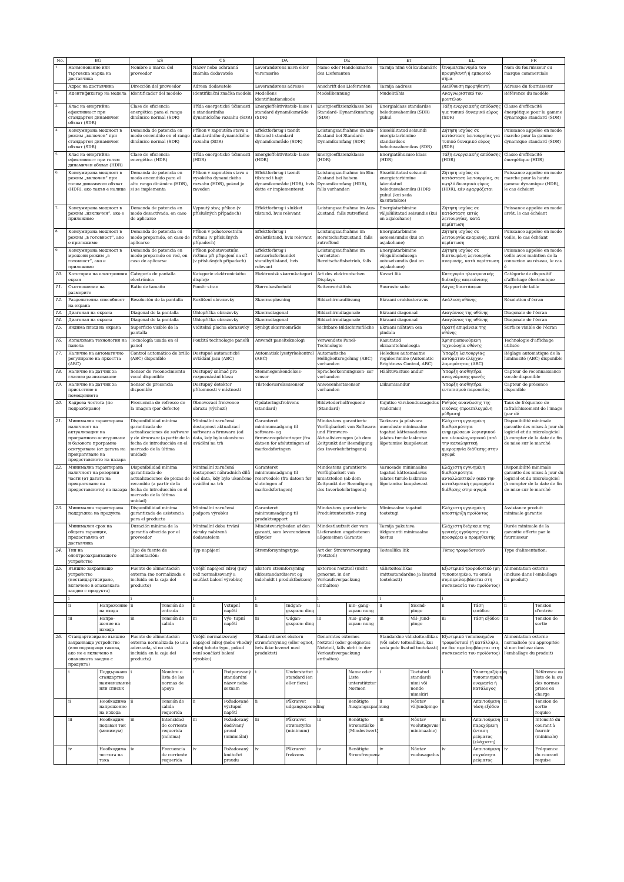| No. | BG | | ES | | CS | | DA | | DE | | ET | | EL | | FR | |
| --- | --- | --- | --- | --- | --- | --- | --- | --- | --- | --- | --- | --- | --- | --- | --- | --- |
| <sup>1.</sup> | Наименование или търговска марка на доставчика | | Nombre o marca del proveedor | | Název nebo ochranná známka dodavatele | | Leverandørens navn eller varemærke | | Name oder Handelsmarke des Lieferanten | | Tarnija nimi või kaubamärk | | Όνομα/επωνυμία του προμηθευτή ή εμπορικό σήμα | | Nom du fournisseur ou marque commerciale | |
| | Адрес на доставчика | | Dirección del proveedor | | Adresa dodavatele | | Leverandørens adresse | | Anschrift des Lieferanten | | Tarnija aadress | | Διεύθυνση προμηθευτή | | Adresse du fournisseur | |
| <sup>2.</sup> | Идентификатор на модела | | Identificador del modelo | | Identifikační značka modelu | | Modellens identifikationskode | | Modellkennung | | Mudelitähis | | Αναγνωριστικό του μοντέλου | | Référence du modèle | |
| <sup>3.</sup> | Клас на енергийна ефективност при стандартен динамичен обхват (SDR) | | Clase de eficiencia energética para el rango dinámico normal (SDR) | | Třída energetické účinnosti u standardního dynamického rozsahu (SDR) | | Energieffektivitetsk- lasse i standard dynamikområde (SDR) | | Energieeffizienzklasse bei Standard- Dynamikumfang (SDR) | | Energiaklass standardse heledusvahemiku (SDR) puhul | | Τάξη ενεργειακής απόδοσης για τυπικό δυναμικό εύρος (SDR) | | Classe d'efficacité énergétique pour la gamme dynamique standard (SDR) | |
| <sup>4.</sup> | Консумирана мощност в режим „включен“ при стандартен динамичен обхват (SDR) | | Demanda de potencia en modo encendido en el rango dinámico normal (SDR) | | Příkon v zapnutém stavu u standardního dynamického rozsahu (SDR) | | Effektforbrug i tændt tilstand i standard dynamikområde (SDR) | | Leistungsaufnahme im Ein-Zustand bei Standard-Dynamikumfang (SDR) | | Sisselülitatud seisundi energiatarbimine standardses heledusvahemikus (SDR) | | Ζήτηση ισχύος σε κατάσταση λειτουργίας για τυπικό δυναμικό εύρος (SDR) | | Puissance appelée en mode marche pour la gamme dynamique standard (SDR) | |
| <sup>5.</sup> | Клас на енергийна ефективност при голям динамичен обхват (HDR) | | Clase de eficiencia energética (HDR) | | Třída energetické účinnosti (HDR) | | Energieffektivitetsk- lasse (HDR) | | Energieeffizienzklasse (HDR) | | Energiatõhususe klass (HDR) | | Τάξη ενεργειακής απόδοσης (HDR) | | Classe d'efficacité énergétique (HDR) | |
| <sup>6.</sup> | Консумирана мощност в режим „включен“ при голям динамичен обхват (HDR), ако такъв е налице | | Demanda de potencia en modo encendido para el alto rango dinámico (HDR), si se implementa | | Příkon v zapnutém stavu u vysokého dynamického rozsahu (HDR), pokud je zaveden | | Effektforbrug i tændt tilstand i højt dynamikområde (HDR), hvis dette er implementeret | | Leistungsaufnahme im Ein-Zustand bei hohem Dynamikumfang (HDR), falls vorhanden | | Sisselülitatud seisundi energiatarbimine laiendatud heledusvahemiku (HDR) puhul (kui seda kasutatakse) | | Ζήτηση ισχύος σε κατάσταση λειτουργίας, σε υψηλό δυναμικό εύρος (HDR), εάν εφαρμόζεται | | Puissance appelée en mode marche pour la haute gamme dynamique (HDR), le cas échéant | |
| <sup>7.</sup> | Консумирана мощност в режим „изключен“, ако е приложимо | | Demanda de potencia en modo desactivado, en caso de aplicarse | | Vypnutý stav, příkon (v příslušných případech) | | Effektforbrug i slukket tilstand, hvis relevant | | Leistungsaufnahme im Aus-Zustand, falls zutreffend | | Energiatarbimine väljalülitatud seisundis (kui on asjakohane) | | Ζήτηση ισχύος σε κατάσταση εκτός λειτουργίας, κατά περίπτωση | | Puissance appelée en mode arrêt, le cas échéant | |
| <sup>8.</sup> | Консумирана мощност в режим „в готовност“, ако е приложимо | | Demanda de potencia en modo preparado, en caso de aplicarse | | Příkon v pohotovostním režimu (v příslušných případech) | | Effektforbrug i dvaletilstand, hvis relevant | | Leistungsaufnahme im Bereitschaftszustand, falls zutreffend | | Energiatarbimine ooteseisundis (kui on asjakohane) | | Ζήτηση ισχύος σε λειτουργία αναμονής, κατά περίπτωση | | Puissance appelée en mode veille, le cas échéant | |
| <sup>9.</sup> | Консумирана мощност в мрежови режим „в готовност“, ако е приложимо | | Demanda de potencia en modo preparado en red, en caso de aplicarse | | Příkon pohotovostním režimu při připojení na síť (v příslušných případech) | | Effektforbrug i netværksforbundet standbytilstand, hvis relevant | | Leistungsaufnahme im vernetzten Bereitschaftsbetrieb, falls | | Energiatarbimine võrguühendusega ooteseisundis (kui on asjakohane) | | Ζήτηση ισχύος σε δικτυωμένη λειτουργία αναμονής, κατά περίπτωση | | Puissance appelée en mode veille avec maintien de la connexion au réseau, le cas é | |
| 10. | Категория на електронния екран | | Categoría de pantalla electrónica | | Kategorie elektronického displeje | | Elektronisk skærmkategori | | Art des elektronischen Displays | | Kuvari liik | | Κατηγορία ηλεκτρονικής διάταξης απεικόνισης | | Catégorie de dispositif d'affichage électronique | |
| 11. | Съотношение на размерите | | Ratio de tamaño | | Poměr stran | | Størrelsesforhold | | Seitenverhältnis | | Suuruste suhe | | Λόγος διαστάσεων | | Rapport de taille | |
| 12. | Разделителна способност на екрана | | Resolución de la pantalla | | Rozlišení obrazovky | | Skærmopløsning | | Bildschirmauflösung | | Ekraani eraldusteravus | | Ανάλυση οθόνης | | Résolution d'écran | |
| 13. | Диагонал на екрана | | Diagonal de la pantalla | | Úhlopříčka obrazovky | | Skærmdiagonal | | Bildschirmdiagonale | | Ekraani diagonaal | | Διαγώνιος της οθόνης | | Diagonale de l'écran | |
| 14. | Диагонал на екрана | | Diagonal de la pantalla | | Úhlopříčka obrazovky | | Skærmdiagonal | | Bildschirmdiagonale | | Ekraani diagonaal | | Διαγώνιος της οθόνης | | Diagonale de l'écran | |
| 15. | Видима площ на екрана | | Superficie visible de la pantalla | | Viditelná plocha obrazovky | | Synligt skærmområde | | Sichtbare Bildschirmfläche | | Ekraani nähtava osa pindala | | Ορατή επιφάνεια της οθόνης | | Surface visible de l'écran | |
| 16. | Използвана технология на панела | | Tecnología usada en el panel | | Použitá technologie panelů | | Anvendt panelteknologi | | Verwendete Panel-Technologie | | Kasutatud ekraanitehnoloogia | | Χρησιμοποιούμενη τεχνολογία οθόνης | | Technologie d'affichage utilisée | |
| 17. | Наличие на автоматично регулиране на яркостта (ABC) | | Control automático de brillo (ABC) disponible | | Dostupné automatické ovládání jasu (ABC) | | Automatisk lysstyrkekontrol (ABC) | | Automatische Helligkeitsregelung (ABC) vorhanden | | Heleduse automaatne reguleerimine (Automatic Brightness Control, ABC) | | Ύπαρξη λειτουργίας αυτόματου ελέγχου λαμπρότητας (ABC) | | Réglage automatique de la luminosité (ABC) disponible | |
| 18. | Наличие на датчик за гласово разпознаване | | Sensor de reconocimiento vocal disponible | | Dostupný snímač pro rozpoznávání hlasu | | Stemmegenkendelses- sensor | | Spracherkennungssen- sor vorhanden | | Häältuvastuse andur | | Ύπαρξη αισθητήρα αναγνώρισης φωνής | | Capteur de reconnaissance vocale disponible | |
| 19. | Наличие на датчик за присъствие в помещението | | Sensor de presencia disponible | | Dostupný detektor přítomnosti v místnosti | | Tilstedeværelsessensor | | Anwesenheitssensor vorhanden | | Liikumisandur | | Ύπαρξη αισθητήρα εντοπισμού παρουσίας | | Capteur de présence disponible | |
| 20. | Кадрова честота (по подразбиране) | | Frecuencia de refresco de la imagen (por defecto) | | Obnovovací frekvence obrazu (výchozí) | | Opdateringsfrekvens (standard) | | Bildwiederholfrequenz (Standard) | | Kujutise värskendussagedus (vaikimisi) | | Ρυθμός ανανέωσης της εικόνας (προεπιλεγμένη ρύθμιση) | | Taux de fréquence de rafraîchissement de l'image (par dé | |
| 21. | Минимална гарантирана наличност на актуализации на програмното осигуряване и базовото програмно осигуряване (от датата на прекратяване на предоставянето на пазара | | Disponibilidad mínima garantizada de actualizaciones de software y de firmware (a partir de la fecha de introducción en el mercado de la última unidad) | | Minimální zaručená dostupnost aktualizací softwaru a firmwaru (od data, kdy bylo ukončeno uvádění na trh | | Garanteret minimumsadgang til software- og firmwareopdateringer (fra datoen for afslutningen af markedsføringen | | Mindestens garantierte Verfügbarkeit von Software- und Firmware- Aktualisierungen (ab dem Zeitpunkt der Beendigung des Inverkehrbringens) | | Tarkvara ja püsivara uuenduste minimaalne tagatud kättesaadavus (alates turule laskmise lõpetamise kuupäevast | | Ελάχιστη εγγυημένη διαθεσιμότητα ενημερώσεων λογισμικού και υλικολογισμικού (από την καταληκτική ημερομηνία διάθεσης στην αγορά | | Disponibilité minimale garantie des mises à jour du logiciel et du micrologiciel [à compter de la date de fin de mise sur le marché | |
| 22. | Минимална гарантирана наличност на резервни части (от датата на прекратяване на предоставянето) на пазара | | Disponibilidad mínima garantizada de actualizaciones de piezas de recambio (a partir de la fecha de introducción en el mercado de la última unidad) | | Minimální zaručená dostupnost náhradních dílů (od data, kdy bylo ukončeno uvádění na trh | | Garanteret minimumsadgang til reservedele (fra datoen for slutningen af markedsføringen) | | Mindestens garantierte Verfügbarkeit von Ersatzteilen (ab dem Zeitpunkt der Beendigung des Inverkehrbringens) | | Varuosade minimaalne tagatud kättesaadavus (alates turule laskmise lõpetamise kuupäevast | | Ελάχιστη εγγυημένη διαθεσιμότητα ανταλλακτικών (από την καταληκτική ημερομηνία διάθεσης στην αγορά | | Disponibilité minimale garantie des mises à jour du logiciel et du micrologiciel (à compter de la date de fin de mise sur le marché | |
| 23. | Минимална гарантирана поддръжка на продукта | | Disponibilidad mínima garantizada de asistencia para el producto | | Minimální zaručená podpora výrobku | | Garanteret minimumsadgang til produktsupport | | Mindestens garantierte Produktunterstüt- zung | | Minimaalne tagatud tootetugi | | Ελάχιστη εγγυημένη υποστήριξη προϊόντος | | Assistance produit minimale garantie | |
| | Минимален срок на общата гаранция, предоставяна от доставчика | | Duración mínima de la garantía ofrecida por el proveedor | | Minimální doba trvání záruky nabízená dodavatelem | | Mindstevarigheden af den garanti, som leverandøren tilbyder | | Mindestlaufzeit der vom Lieferanten angebotenen allgemeinen Garantie | | Tarnija pakutava üldgarantii minimaalne kestus | | Ελάχιστη διάρκεια της γενικής εγγύησης που προσφέρει ο προμηθευτής | | Durée minimale de la garantie offerte par le fournisseur | |
| 24. | Тип на електрозахранващото устройство | | Tipo de fuente de alimentación: | | Typ napájení | | Strømforsyningstype | | Art der Stromversorgung (Netzteil) | | Toiteallika liik | | Τύπος τροφοδοτικού | | Type d'alimentation: | |
| 25. | Външно захранващо устройство (нестандартизирано, включено в опаковката заедно с продукта) | | Fuente de alimentación externa (no normalizada e incluida en la caja del producto) | | Vnější napájecí zdroj (jiný než normalizovaný a součást balení výrobku) | | Ekstern strømforsyning (ikkestandardiseret og indeholdt i produktboksen) | | Externes Netzteil (nicht genormt, in der Verkaufsverpackung enthalten) | | Välistoiteallikas (mittestandardne ja lisatud tootekasti) | | Εξωτερικό τροφοδοτικό (μη τυποποιημένο, το οποίο συμπεριλαμβάνεται στη συσκευασία του προϊόντος) | | Alimentation externe (incluse dans l'emballage du produit) | |
| | i | | i | | i | | i | | i | | i | | i | | i | |
| | ii | Напрежение на входа | ii | Tensión de entrada | ii | Vstupní napětí | ii | Indgan- gsspæn- ding | ii | Ein- gang- sspan- nung | ii | Sisend- pinge | ii | Τάση εισόδου | ii | Tension d'entrée |
| | iii | Напре- жение на изхода | iii | Tensión de salida | iii | Výs- tupní napětí | iii | Udgan- gsspæn- ding | iii | Aus- gang- sspan- nung | iii | Väl- jund- pinge | iii | Τάση εξόδου | iii | Tension de sortie |
| 26. | Стандартизирано външно захранващо устройство (или подходящо такова, ако не е включено в опаковката заедно с продукта) | | Fuente de alimentación externa normalizada (o una adecuada, si no está incluida en la caja del producto) | | Vnější normalizovaný napájecí zdroj (nebo vhodný zdroj tohoto typu, pokud není součástí balení výrobku) | | Standardiseret ekstern strømforsyning (eller egnet, hvis ikke leveret med produktet) | | Genormtes externes Netzteil (oder geeignetes Netzteil, falls nicht in der Verkaufsverpackung enthalten) | | Standardne välistoiteallikas (või sobiv toiteallikas, kui seda pole lisatud tootekasti) | | Εξωτερικό τυποποιημένο τροφοδοτικό (ή κατάλληλο, αν δεν περιλαμβάνεται στη συσκευασία του προϊόντος) | | Alimentation externe normalisée (ou appropriée si non incluse dans l'emballage du produit) | |
| | i | Поддържано стандартно наименование или списък | i | Nombre o lista de las normas de apoyo | i | Podporovaný standardní název nebo seznam | i | Understøttet standard (en eller flere) | i | Name oder Liste unterstützter Normen | i | Toetatud standardi nimi või nende nimekiri | i | Υποστηριζόμενη τυποποιημένη ονομασία ή κατάλογος | i | Référence ou liste de la ou des normes prises en charge |
| | ii | Необходимо напрежение на изхода | ii | Tensión de salida requerida | ii | Požadované výstupní napětí | ii | Påkrævet udgangsspænding | ii | Benötigte Ausgangsspannung | ii | Nõutav väljundpinge | ii | Απαιτούμενη τάση εξόδου | ii | Tension de sortie requise |
| | iii | Необходим подаван ток (минимум) | iii | Intensidad de corriente requerida (mínima) | iii | Požadovaný dodávaný proud (minimální) | iii | Påkrævet strømstyrke (minimum) | iii | Benötigte Stromstärke (Mindestwert) | iii | Nõutav voolutugevus( minimaalne) | iii | Απαιτούμενη παρεχόμενη ένταση ρεύματος (ελάχιστη) | iii | Intensité du courant à fournir (minimale) |
| | iv | Необходима честота на тока | iv | Frecuencia de corriente requerida | iv | Požadovaný kmitočet proudu | iv | Påkrævet frekvens | iv | Benötigte Stromfrequenz | iv | Nõutav voolusagedus | iv | Απαιτούμενη συχνότητα ρεύματος | iv | Fréquence du courant requise |